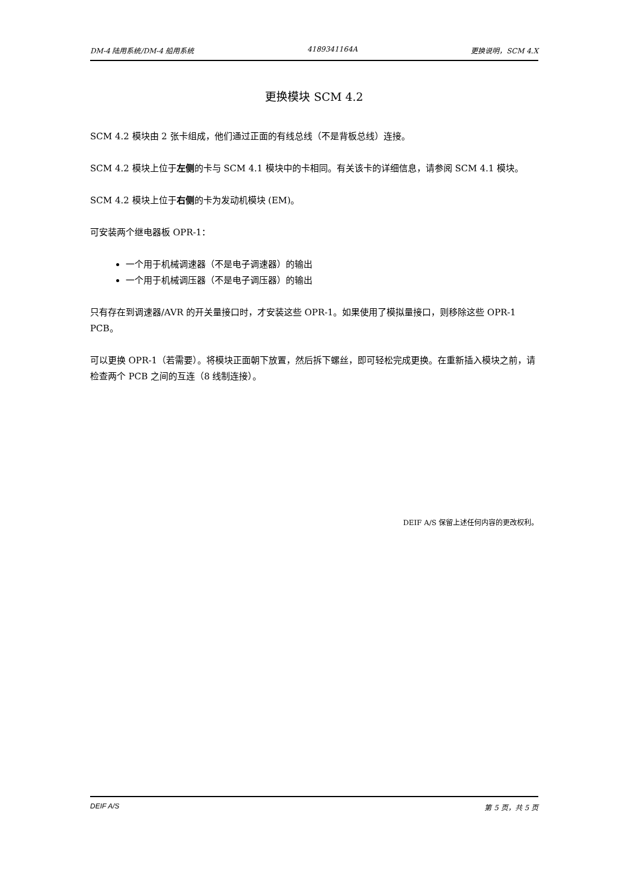DM-4 陆用系统/DM-4 船用系统 4189341164A 更换说明，SCM 4.X
更换模块 SCM 4.2
SCM 4.2 模块由 2 张卡组成，他们通过正面的有线总线（不是背板总线）连接。
SCM 4.2 模块上位于左侧的卡与 SCM 4.1 模块中的卡相同。有关该卡的详细信息，请参阅 SCM 4.1 模块。
SCM 4.2 模块上位于右侧的卡为发动机模块 (EM)。
可安装两个继电器板 OPR-1：
一个用于机械调速器（不是电子调速器）的输出
一个用于机械调压器（不是电子调压器）的输出
只有存在到调速器/AVR 的开关量接口时，才安装这些 OPR-1。如果使用了模拟量接口，则移除这些 OPR-1 PCB。
可以更换 OPR-1（若需要）。将模块正面朝下放置，然后拆下螺丝，即可轻松完成更换。在重新插入模块之前，请检查两个 PCB 之间的互连（8 线制连接）。
DEIF A/S 保留上述任何内容的更改权利。
DEIF A/S 第 5 页，共 5 页